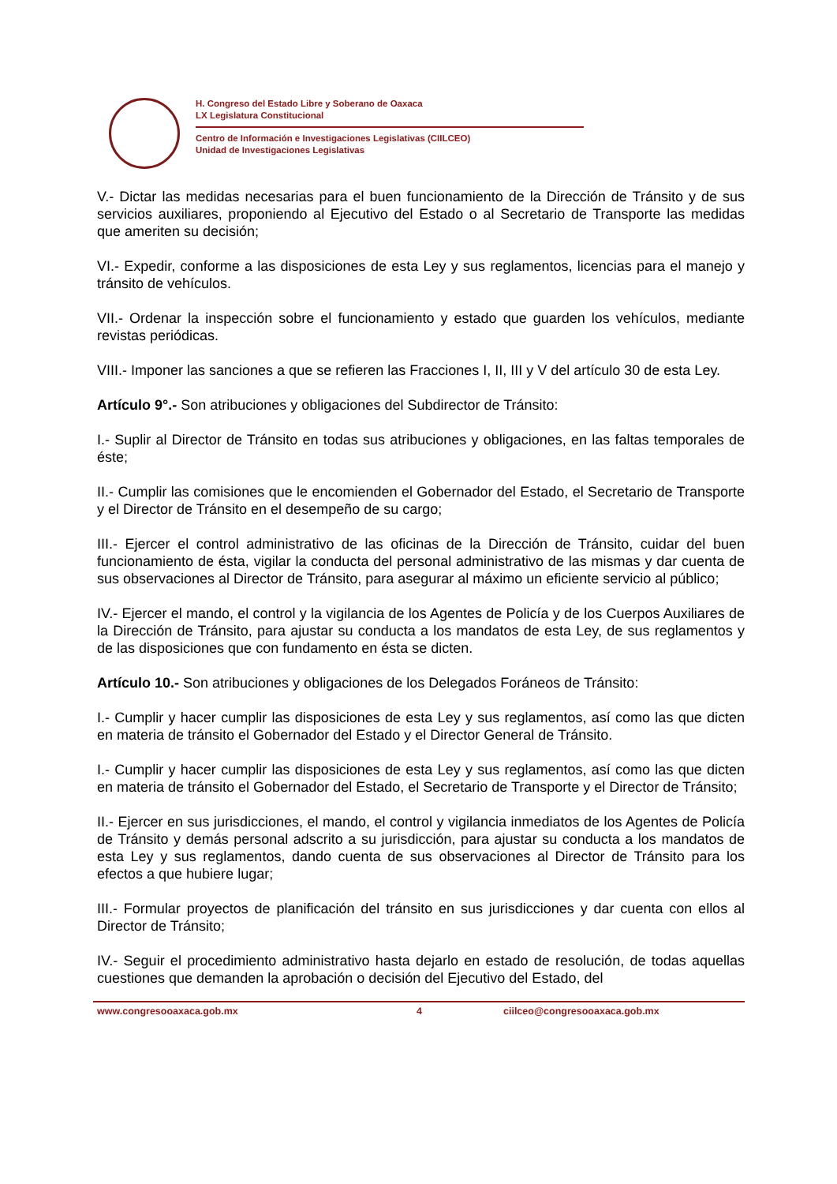H. Congreso del Estado Libre y Soberano de Oaxaca
LX Legislatura Constitucional
Centro de Información e Investigaciones Legislativas (CIILCEO)
Unidad de Investigaciones Legislativas
V.- Dictar las medidas necesarias para el buen funcionamiento de la Dirección de Tránsito y de sus servicios auxiliares, proponiendo al Ejecutivo del Estado o al Secretario de Transporte las medidas que ameriten su decisión;
VI.- Expedir, conforme a las disposiciones de esta Ley y sus reglamentos, licencias para el manejo y tránsito de vehículos.
VII.- Ordenar la inspección sobre el funcionamiento y estado que guarden los vehículos, mediante revistas periódicas.
VIII.- Imponer las sanciones a que se refieren las Fracciones I, II, III y V del artículo 30 de esta Ley.
Artículo 9°.- Son atribuciones y obligaciones del Subdirector de Tránsito:
I.- Suplir al Director de Tránsito en todas sus atribuciones y obligaciones, en las faltas temporales de éste;
II.- Cumplir las comisiones que le encomienden el Gobernador del Estado, el Secretario de Transporte y el Director de Tránsito en el desempeño de su cargo;
III.- Ejercer el control administrativo de las oficinas de la Dirección de Tránsito, cuidar del buen funcionamiento de ésta, vigilar la conducta del personal administrativo de las mismas y dar cuenta de sus observaciones al Director de Tránsito, para asegurar al máximo un eficiente servicio al público;
IV.- Ejercer el mando, el control y la vigilancia de los Agentes de Policía y de los Cuerpos Auxiliares de la Dirección de Tránsito, para ajustar su conducta a los mandatos de esta Ley, de sus reglamentos y de las disposiciones que con fundamento en ésta se dicten.
Artículo 10.- Son atribuciones y obligaciones de los Delegados Foráneos de Tránsito:
I.- Cumplir y hacer cumplir las disposiciones de esta Ley y sus reglamentos, así como las que dicten en materia de tránsito el Gobernador del Estado y el Director General de Tránsito.
I.- Cumplir y hacer cumplir las disposiciones de esta Ley y sus reglamentos, así como las que dicten en materia de tránsito el Gobernador del Estado, el Secretario de Transporte y el Director de Tránsito;
II.- Ejercer en sus jurisdicciones, el mando, el control y vigilancia inmediatos de los Agentes de Policía de Tránsito y demás personal adscrito a su jurisdicción, para ajustar su conducta a los mandatos de esta Ley y sus reglamentos, dando cuenta de sus observaciones al Director de Tránsito para los efectos a que hubiere lugar;
III.- Formular proyectos de planificación del tránsito en sus jurisdicciones y dar cuenta con ellos al Director de Tránsito;
IV.- Seguir el procedimiento administrativo hasta dejarlo en estado de resolución, de todas aquellas cuestiones que demanden la aprobación o decisión del Ejecutivo del Estado, del
www.congresooaxaca.gob.mx 4 ciilceo@congresooaxaca.gob.mx